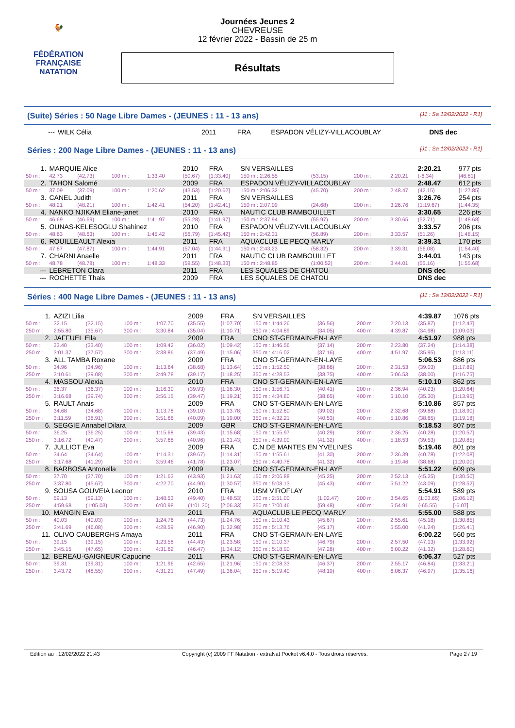🐓
FÉDÉRATION FRANÇAISE
NATATION
Journées Jeunes 2
CHEVREUSE
12 février 2022 - Bassin de 25 m
Résultats
(Suite) Séries : 50 Nage Libre Dames - (JEUNES : 11 - 13 ans) [J1 : Sa 12/02/2022 - R1]
| --- | WILK Célia | 2011 | FRA | ESPADON VÉLIZY-VILLACOUBLAY | DNS dec |
Séries : 200 Nage Libre Dames - (JEUNES : 11 - 13 ans) [J1 : Sa 12/02/2022 - R1]
| 1. | MARQUIE Alice | | | | 2010 | FRA | SN VERSAILLES | | | | 2:20.21 | 977 pts |
| 50 m : | 42.73 | (42.73) | 100 m : | 1:33.40 | (50.67) | [1:33.40] | 150 m : 2:26.55 | (53.15) | 200 m : | 2:20.21 | (-6.34) | [46.81] |
| 2. | TAHON Salomé | | | | 2009 | FRA | ESPADON VÉLIZY-VILLACOUBLAY | | | | 2:48.47 | 612 pts |
| 50 m : | 37.09 | (37.09) | 100 m : | 1:20.62 | (43.53) | [1:20.62] | 150 m : 2:06.32 | (45.70) | 200 m : | 2:48.47 | (42.15) | [1:27.85] |
| 3. | CANEL Judith | | | | 2011 | FRA | SN VERSAILLES | | | | 3:26.76 | 254 pts |
| 50 m : | 48.21 | (48.21) | 100 m : | 1:42.41 | (54.20) | [1:42.41] | 150 m : 2:07.09 | (24.68) | 200 m : | 3:26.76 | (1:19.67) | [1:44.35] |
| 4. | NANKO NJIKAM Eliane-janet | | | | 2010 | FRA | NAUTIC CLUB RAMBOUILLET | | | | 3:30.65 | 226 pts |
| 50 m : | 46.69 | (46.69) | 100 m : | 1:41.97 | (55.28) | [1:41.97] | 150 m : 2:37.94 | (55.97) | 200 m : | 3:30.65 | (52.71) | [1:48.68] |
| 5. | OUNAS-KELESOGLU Shahinez | | | | 2010 | FRA | ESPADON VÉLIZY-VILLACOUBLAY | | | | 3:33.57 | 206 pts |
| 50 m : | 48.63 | (48.63) | 100 m : | 1:45.42 | (56.79) | [1:45.42] | 150 m : 2:42.31 | (56.89) | 200 m : | 3:33.57 | (51.26) | [1:48.15] |
| 6. | ROUILLEAULT Alexia | | | | 2011 | FRA | AQUACLUB LE PECQ MARLY | | | | 3:39.31 | 170 pts |
| 50 m : | 47.87 | (47.87) | 100 m : | 1:44.91 | (57.04) | [1:44.91] | 150 m : 2:43.23 | (58.32) | 200 m : | 3:39.31 | (56.08) | [1:54.40] |
| 7. | CHARNI Anaelle | | | | 2011 | FRA | NAUTIC CLUB RAMBOUILLET | | | | 3:44.01 | 143 pts |
| 50 m : | 48.78 | (48.78) | 100 m : | 1:48.33 | (59.55) | [1:48.33] | 150 m : 2:48.85 | (1:00.52) | 200 m : | 3:44.01 | (55.16) | [1:55.68] |
| --- | LEBRETON Clara | | | | 2011 | FRA | LES SQUALES DE CHATOU | | | | DNS dec | |
| --- | ROCHETTE Thais | | | | 2009 | FRA | LES SQUALES DE CHATOU | | | | DNS dec | |
Séries : 400 Nage Libre Dames - (JEUNES : 11 - 13 ans) [J1 : Sa 12/02/2022 - R1]
| 1. | AZIZI Lilia | | | | 2009 | FRA | SN VERSAILLES | | | | 4:39.87 | 1076 pts |
| 50 m : | 32.15 | (32.15) | 100 m : | 1:07.70 | (35.55) | [1:07.70] | 150 m : 1:44.26 | (36.56) | 200 m : | 2:20.13 | (35.87) | [1:12.43] |
| 250 m : | 2:55.80 | (35.67) | 300 m : | 3:30.84 | (35.04) | [1:10.71] | 350 m : 4:04.89 | (34.05) | 400 m : | 4:39.87 | (34.98) | [1:09.03] |
| 2. | JAFFUEL Ella | | | | 2009 | FRA | CNO ST-GERMAIN-EN-LAYE | | | | 4:51.97 | 988 pts |
| 50 m : | 33.40 | (33.40) | 100 m : | 1:09.42 | (36.02) | [1:09.42] | 150 m : 1:46.56 | (37.14) | 200 m : | 2:23.80 | (37.24) | [1:14.38] |
| 250 m : | 3:01.37 | (37.57) | 300 m : | 3:38.86 | (37.49) | [1:15.06] | 350 m : 4:16.02 | (37.16) | 400 m : | 4:51.97 | (35.95) | [1:13.11] |
| 3. | ALL TAMBA Roxane | | | | 2009 | FRA | CNO ST-GERMAIN-EN-LAYE | | | | 5:06.53 | 886 pts |
| 50 m : | 34.96 | (34.96) | 100 m : | 1:13.64 | (38.68) | [1:13.64] | 150 m : 1:52.50 | (38.86) | 200 m : | 2:31.53 | (39.03) | [1:17.89] |
| 250 m : | 3:10.61 | (39.08) | 300 m : | 3:49.78 | (39.17) | [1:18.25] | 350 m : 4:28.53 | (38.75) | 400 m : | 5:06.53 | (38.00) | [1:16.75] |
| 4. | MASSOU Alexia | | | | 2010 | FRA | CNO ST-GERMAIN-EN-LAYE | | | | 5:10.10 | 862 pts |
| 50 m : | 36.37 | (36.37) | 100 m : | 1:16.30 | (39.93) | [1:16.30] | 150 m : 1:56.71 | (40.41) | 200 m : | 2:36.94 | (40.23) | [1:20.64] |
| 250 m : | 3:16.68 | (39.74) | 300 m : | 3:56.15 | (39.47) | [1:19.21] | 350 m : 4:34.80 | (38.65) | 400 m : | 5:10.10 | (35.30) | [1:13.95] |
| 5. | RAULT Anais | | | | 2009 | FRA | CNO ST-GERMAIN-EN-LAYE | | | | 5:10.86 | 857 pts |
| 50 m : | 34.68 | (34.68) | 100 m : | 1:13.78 | (39.10) | [1:13.78] | 150 m : 1:52.80 | (39.02) | 200 m : | 2:32.68 | (39.88) | [1:18.90] |
| 250 m : | 3:11.59 | (38.91) | 300 m : | 3:51.68 | (40.09) | [1:19.00] | 350 m : 4:32.21 | (40.53) | 400 m : | 5:10.86 | (38.65) | [1:19.18] |
| 6. | SEGGIE Annabel Dilara | | | | 2009 | GBR | CNO ST-GERMAIN-EN-LAYE | | | | 5:18.53 | 807 pts |
| 50 m : | 36.25 | (36.25) | 100 m : | 1:15.68 | (39.43) | [1:15.68] | 150 m : 1:55.97 | (40.29) | 200 m : | 2:36.25 | (40.28) | [1:20.57] |
| 250 m : | 3:16.72 | (40.47) | 300 m : | 3:57.68 | (40.96) | [1:21.43] | 350 m : 4:39.00 | (41.32) | 400 m : | 5:18.53 | (39.53) | [1:20.85] |
| 7. | JULLIOT Eva | | | | 2009 | FRA | C.N DE MANTES EN YVELINES | | | | 5:19.46 | 801 pts |
| 50 m : | 34.64 | (34.64) | 100 m : | 1:14.31 | (39.67) | [1:14.31] | 150 m : 1:55.61 | (41.30) | 200 m : | 2:36.39 | (40.78) | [1:22.08] |
| 250 m : | 3:17.68 | (41.29) | 300 m : | 3:59.46 | (41.78) | [1:23.07] | 350 m : 4:40.78 | (41.32) | 400 m : | 5:19.46 | (38.68) | [1:20.00] |
| 8. | BARBOSA Antonella | | | | 2009 | FRA | CNO ST-GERMAIN-EN-LAYE | | | | 5:51.22 | 609 pts |
| 50 m : | 37.70 | (37.70) | 100 m : | 1:21.63 | (43.93) | [1:21.63] | 150 m : 2:06.88 | (45.25) | 200 m : | 2:52.13 | (45.25) | [1:30.50] |
| 250 m : | 3:37.80 | (45.67) | 300 m : | 4:22.70 | (44.90) | [1:30.57] | 350 m : 5:08.13 | (45.43) | 400 m : | 5:51.22 | (43.09) | [1:28.52] |
| 9. | SOUSA GOUVEIA Leonor | | | | 2010 | FRA | USM VIROFLAY | | | | 5:54.91 | 589 pts |
| 50 m : | 59.13 | (59.13) | 100 m : | 1:48.53 | (49.40) | [1:48.53] | 150 m : 2:51.00 | (1:02.47) | 200 m : | 3:54.65 | (1:03.65) | [2:06.12] |
| 250 m : | 4:59.68 | (1:05.03) | 300 m : | 6:00.98 | (1:01.30) | [2:06.33] | 350 m : 7:00.46 | (59.48) | 400 m : | 5:54.91 | (-65.55) | [-6.07] |
| 10. | MANGIN Eva | | | | 2011 | FRA | AQUACLUB LE PECQ MARLY | | | | 5:55.00 | 588 pts |
| 50 m : | 40.03 | (40.03) | 100 m : | 1:24.76 | (44.73) | [1:24.76] | 150 m : 2:10.43 | (45.67) | 200 m : | 2:55.61 | (45.18) | [1:30.85] |
| 250 m : | 3:41.69 | (46.08) | 300 m : | 4:28.59 | (46.90) | [1:32.98] | 350 m : 5:13.76 | (45.17) | 400 m : | 5:55.00 | (41.24) | [1:26.41] |
| 11. | OLIVO CAUBERGHS Amaya | | | | 2011 | FRA | CNO ST-GERMAIN-EN-LAYE | | | | 6:00.22 | 560 pts |
| 50 m : | 39.15 | (39.15) | 100 m : | 1:23.58 | (44.43) | [1:23.58] | 150 m : 2:10.37 | (46.79) | 200 m : | 2:57.50 | (47.13) | [1:33.92] |
| 250 m : | 3:45.15 | (47.65) | 300 m : | 4:31.62 | (46.47) | [1:34.12] | 350 m : 5:18.90 | (47.28) | 400 m : | 6:00.22 | (41.32) | [1:28.60] |
| 12. | BEREAU-GAIGNEUR Capucine | | | | 2011 | FRA | CNO ST-GERMAIN-EN-LAYE | | | | 6:06.37 | 527 pts |
| 50 m : | 39.31 | (39.31) | 100 m : | 1:21.96 | (42.65) | [1:21.96] | 150 m : 2:08.33 | (46.37) | 200 m : | 2:55.17 | (46.84) | [1:33.21] |
| 250 m : | 3:43.72 | (48.55) | 300 m : | 4:31.21 | (47.49) | [1:36.04] | 350 m : 5:19.40 | (48.19) | 400 m : | 6:06.37 | (46.97) | [1:35.16] |
Edition au : 12/02/2022 21:43 Copyright (c) 2009 FF Natation - extraNat Pocket v6.4.0 - Tous droits réservés. Page 2 / 19